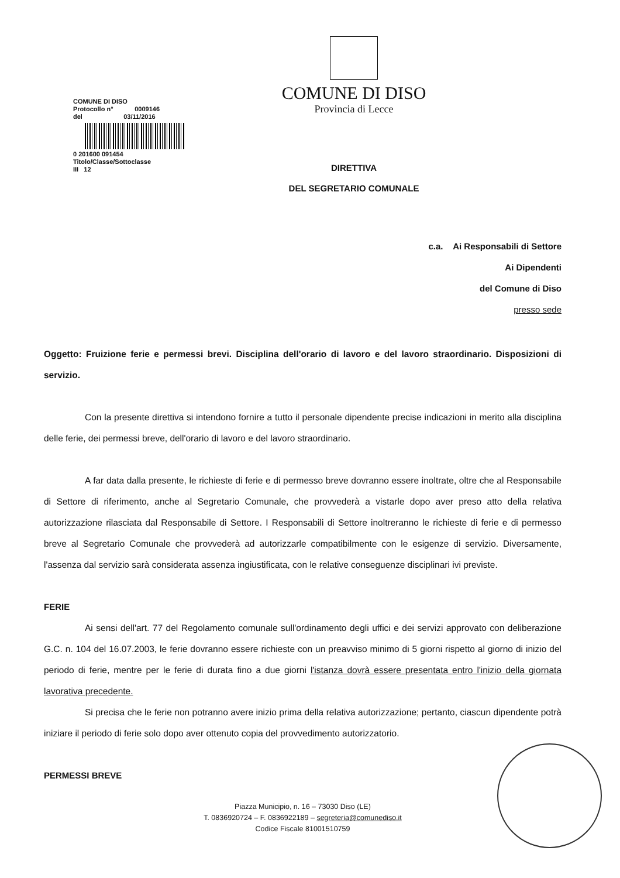COMUNE DI DISO
Protocollo n° 0009146
del 03/11/2016
0 201600 091454
Titolo/Classe/Sottoclasse
III 12
COMUNE DI DISO
Provincia di Lecce
DIRETTIVA
DEL SEGRETARIO COMUNALE
c.a. Ai Responsabili di Settore
Ai Dipendenti
del Comune di Diso
presso sede
Oggetto: Fruizione ferie e permessi brevi. Disciplina dell'orario di lavoro e del lavoro straordinario. Disposizioni di servizio.
Con la presente direttiva si intendono fornire a tutto il personale dipendente precise indicazioni in merito alla disciplina delle ferie, dei permessi breve, dell'orario di lavoro e del lavoro straordinario.
A far data dalla presente, le richieste di ferie e di permesso breve dovranno essere inoltrate, oltre che al Responsabile di Settore di riferimento, anche al Segretario Comunale, che provvederà a vistarle dopo aver preso atto della relativa autorizzazione rilasciata dal Responsabile di Settore. I Responsabili di Settore inoltreranno le richieste di ferie e di permesso breve al Segretario Comunale che provvederà ad autorizzarle compatibilmente con le esigenze di servizio. Diversamente, l'assenza dal servizio sarà considerata assenza ingiustificata, con le relative conseguenze disciplinari ivi previste.
FERIE
Ai sensi dell'art. 77 del Regolamento comunale sull'ordinamento degli uffici e dei servizi approvato con deliberazione G.C. n. 104 del 16.07.2003, le ferie dovranno essere richieste con un preavviso minimo di 5 giorni rispetto al giorno di inizio del periodo di ferie, mentre per le ferie di durata fino a due giorni l'istanza dovrà essere presentata entro l'inizio della giornata lavorativa precedente.
Si precisa che le ferie non potranno avere inizio prima della relativa autorizzazione; pertanto, ciascun dipendente potrà iniziare il periodo di ferie solo dopo aver ottenuto copia del provvedimento autorizzatorio.
PERMESSI BREVE
Piazza Municipio, n. 16 – 73030 Diso (LE)
T. 0836920724 – F. 0836922189 – segreteria@comunediso.it
Codice Fiscale 81001510759